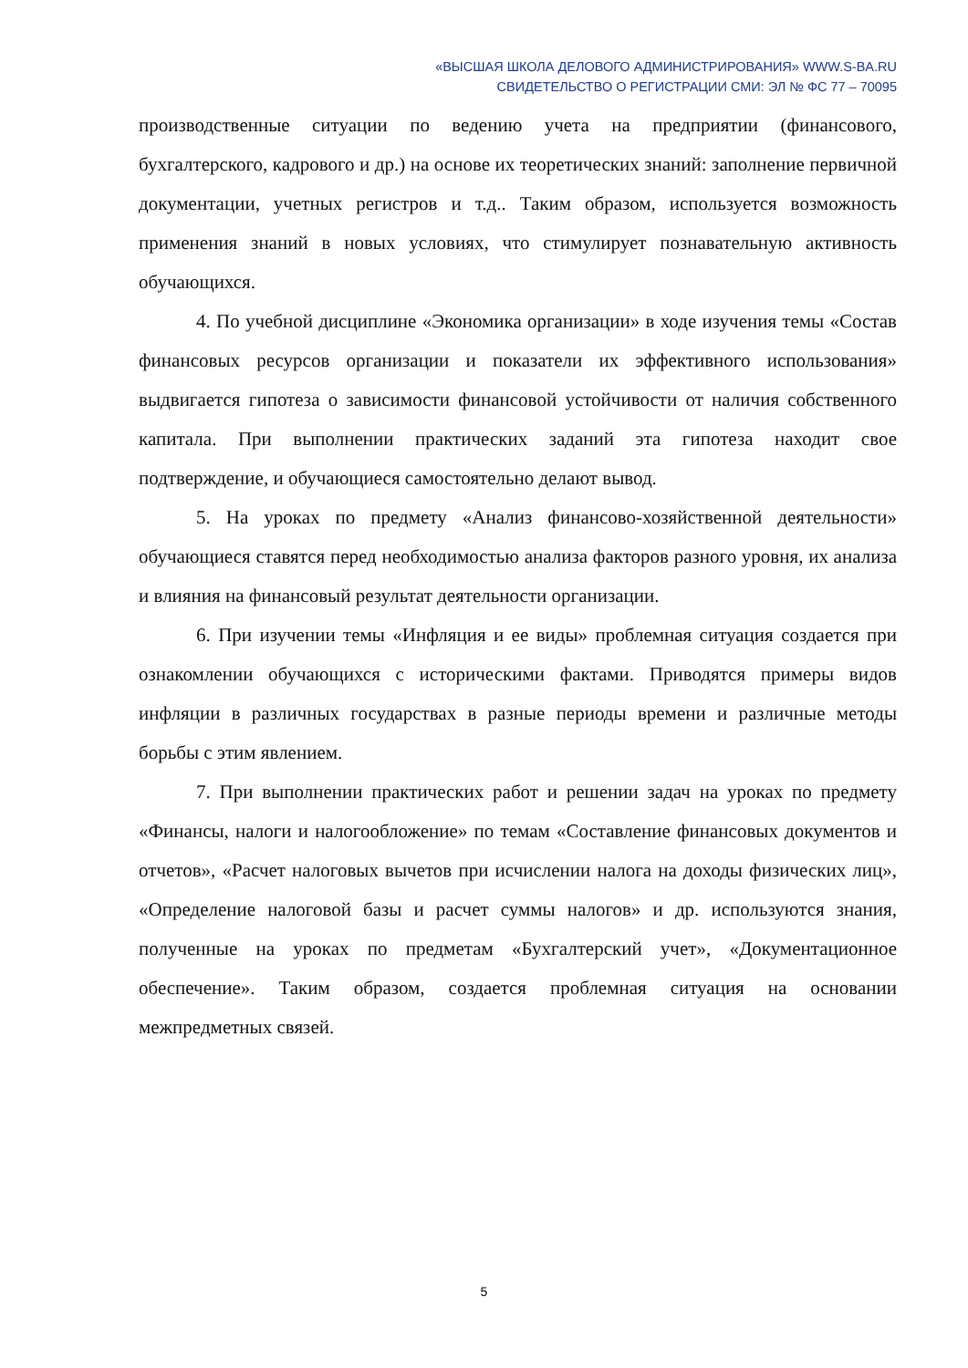«ВЫСШАЯ ШКОЛА ДЕЛОВОГО АДМИНИСТРИРОВАНИЯ» WWW.S-BA.RU
СВИДЕТЕЛЬСТВО О РЕГИСТРАЦИИ СМИ: ЭЛ № ФС 77 – 70095
производственные ситуации по ведению учета на предприятии (финансового, бухгалтерского, кадрового и др.) на основе их теоретических знаний: заполнение первичной документации, учетных регистров и т.д.. Таким образом, используется возможность применения знаний в новых условиях, что стимулирует познавательную активность обучающихся.
4. По учебной дисциплине «Экономика организации» в ходе изучения темы «Состав финансовых ресурсов организации и показатели их эффективного использования» выдвигается гипотеза о зависимости финансовой устойчивости от наличия собственного капитала. При выполнении практических заданий эта гипотеза находит свое подтверждение, и обучающиеся самостоятельно делают вывод.
5. На уроках по предмету «Анализ финансово-хозяйственной деятельности» обучающиеся ставятся перед необходимостью анализа факторов разного уровня, их анализа и влияния на финансовый результат деятельности организации.
6. При изучении темы «Инфляция и ее виды» проблемная ситуация создается при ознакомлении обучающихся с историческими фактами. Приводятся примеры видов инфляции в различных государствах в разные периоды времени и различные методы борьбы с этим явлением.
7. При выполнении практических работ и решении задач на уроках по предмету «Финансы, налоги и налогообложение» по темам «Составление финансовых документов и отчетов», «Расчет налоговых вычетов при исчислении налога на доходы физических лиц», «Определение налоговой базы и расчет суммы налогов» и др. используются знания, полученные на уроках по предметам «Бухгалтерский учет», «Документационное обеспечение». Таким образом, создается проблемная ситуация на основании межпредметных связей.
5